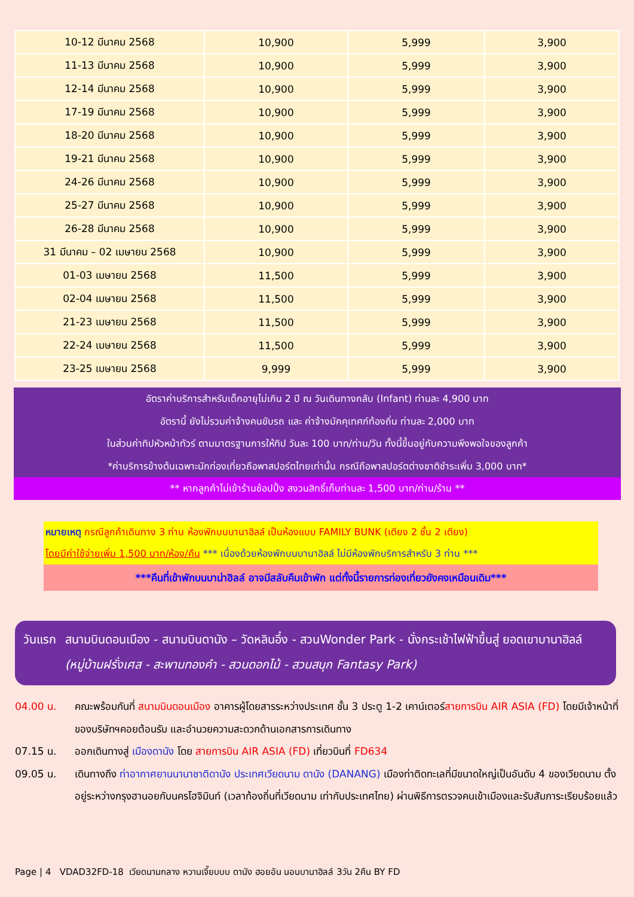| 10-12 มีนาคม 2568 | 10,900 | 5,999 | 3,900 |
| 11-13 มีนาคม 2568 | 10,900 | 5,999 | 3,900 |
| 12-14 มีนาคม 2568 | 10,900 | 5,999 | 3,900 |
| 17-19 มีนาคม 2568 | 10,900 | 5,999 | 3,900 |
| 18-20 มีนาคม 2568 | 10,900 | 5,999 | 3,900 |
| 19-21 มีนาคม 2568 | 10,900 | 5,999 | 3,900 |
| 24-26 มีนาคม 2568 | 10,900 | 5,999 | 3,900 |
| 25-27 มีนาคม 2568 | 10,900 | 5,999 | 3,900 |
| 26-28 มีนาคม 2568 | 10,900 | 5,999 | 3,900 |
| 31 มีนาคม – 02 เมษายน 2568 | 10,900 | 5,999 | 3,900 |
| 01-03 เมษายน 2568 | 11,500 | 5,999 | 3,900 |
| 02-04 เมษายน 2568 | 11,500 | 5,999 | 3,900 |
| 21-23 เมษายน 2568 | 11,500 | 5,999 | 3,900 |
| 22-24 เมษายน 2568 | 11,500 | 5,999 | 3,900 |
| 23-25 เมษายน 2568 | 9,999 | 5,999 | 3,900 |
อัตราค่าบริการสำหรับเด็กอายุไม่เกิน 2 ปี ณ วันเดินทางกลับ (Infant) ท่านละ 4,900 บาท
อัตรานี้ ยังไม่รวมค่าจ้างคนขับรถ และ ค่าจ้างมัคคุเทศก์ท้องถิ่น ท่านละ 2,000 บาท
ในส่วนค่าทิปหัวหน้าทัวร์ ตามมาตรฐานการให้ทิป วันละ 100 บาท/ท่าน/วัน ทั้งนี้ขึ้นอยู่กับความพึงพอใจของลูกค้า
*ค่าบริการข้างต้นเฉพาะนักท่องเที่ยวถือพาสปอร์ตไทยเท่านั้น กรณีถือพาสปอร์ตต่างชาติชำระเพิ่ม 3,000 บาท*
** หากลูกค้าไม่เข้าร้านช้อปปิ้ง สงวนสิทธิ์เก็บท่านละ 1,500 บาท/ท่าน/ร้าน **
หมายเหตุ กรณีลูกค้าเดินทาง 3 ท่าน ห้องพักบนบานาฮิลล์ เป็นห้องแบบ FAMILY BUNK (เตียง 2 ชั้น 2 เตียง)
โดยมีค่าใช้จ่ายเพิ่ม 1,500 บาท/ห้อง/คืน *** เนื่องด้วยห้องพักบนบานาฮิลล์ ไม่มีห้องพักบริการสำหรับ 3 ท่าน ***
***คืนที่เข้าพักบนบาน่าฮิลล์ อาจมีสลับคืนเข้าพัก แต่ทั้งนี้รายการท่องเที่ยวยังคงเหมือนเดิม***
วันแรก สนามบินดอนเมือง - สนามบินดานัง – วัดหลินอึ๋ง - สวนWonder Park - นั่งกระเช้าไฟฟ้าขึ้นสู่ ยอดเขาบานาฮิลล์ (หมู่บ้านฝรั่งเศส - สะพานทองคำ - สวนดอกไม้ - สวนสนุก Fantasy Park)
04.00 น. คณะพร้อมกันที่ สนามบินดอนเมือง อาคารผู้โดยสารระหว่างประเทศ ชั้น 3 ประตู 1-2 เคาน์เตอร์สายการบิน AIR ASIA (FD) โดยมีเจ้าหน้าที่ของบริษัทฯคอยต้อนรับ และอำนวยความสะดวกด้านเอกสารการเดินทาง
07.15 น. ออกเดินทางสู่ เมืองดานัง โดย สายการบิน AIR ASIA (FD) เที่ยวบินที่ FD634
09.05 น. เดินทางถึง ท่าอากาศยานนานาชาติดานัง ประเทศเวียดนาม ดานัง (DANANG) เมืองท่าติดทะเลที่มีขนาดใหญ่เป็นอันดับ 4 ของเวียดนาม ตั้งอยู่ระหว่างกรุงฮานอยกับนครโฮจิมินท์ (เวลาท้องถิ่นที่เวียดนาม เท่ากับประเทศไทย) ผ่านพิธีการตรวจคนเข้าเมืองและรับสัมภาระเรียบร้อยแล้ว
Page | 4 VDAD32FD-18 เวียดนามกลาง หวานเจี๊ยบบบ ดานัง ฮอยอัน นอนบานาฮิลล์ 3วัน 2คืน BY FD